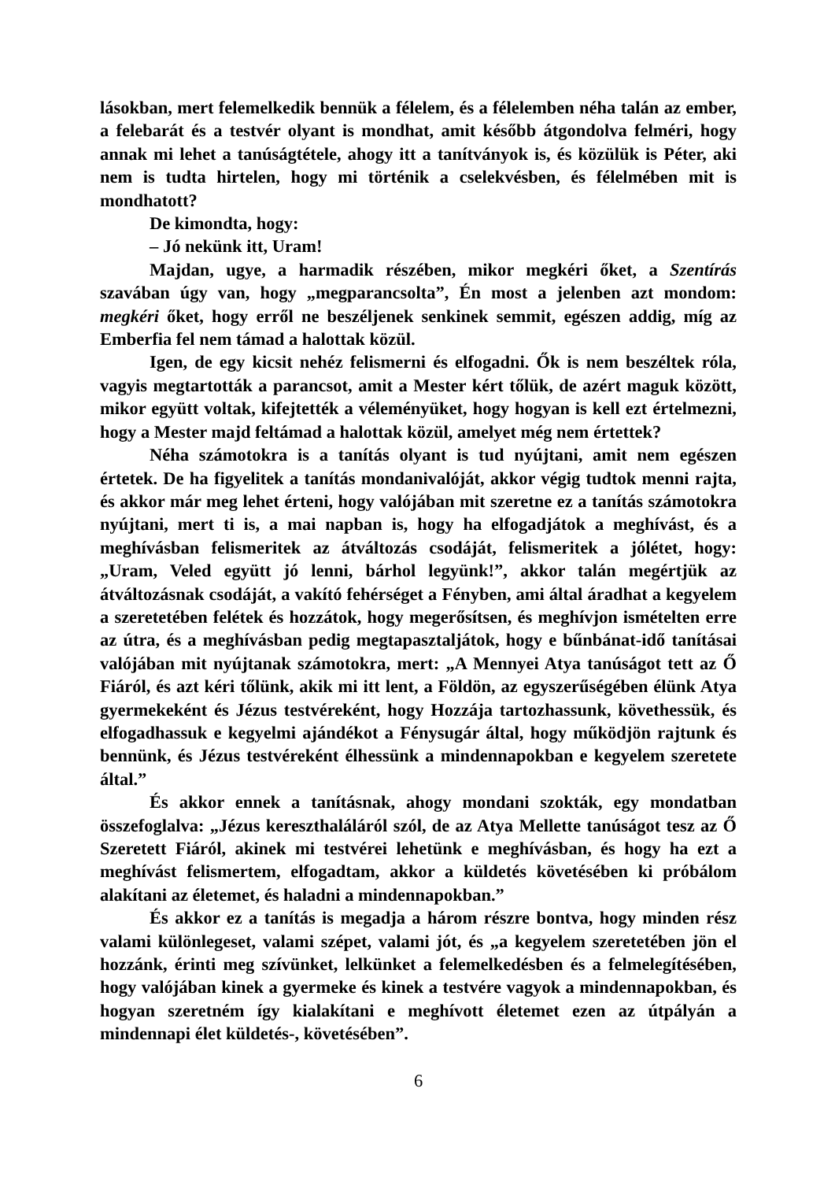lásokban, mert felemelkedik bennük a félelem, és a félelemben néha talán az ember, a felebarát és a testvér olyant is mondhat, amit később átgondolva felméri, hogy annak mi lehet a tanúságtétele, ahogy itt a tanítványok is, és közülük is Péter, aki nem is tudta hirtelen, hogy mi történik a cselekvésben, és félelmében mit is mondhatott?
De kimondta, hogy:
– Jó nekünk itt, Uram!
Majdan, ugye, a harmadik részében, mikor megkéri őket, a Szentírás szavában úgy van, hogy „megparancsolta”, Én most a jelenben azt mondom: megkéri őket, hogy erről ne beszéljenek senkinek semmit, egészen addig, míg az Emberfia fel nem támad a halottak közül.
Igen, de egy kicsit nehéz felismerni és elfogadni. Ők is nem beszéltek róla, vagyis megtartották a parancsot, amit a Mester kért tőlük, de azért maguk között, mikor együtt voltak, kifejtették a véleményüket, hogy hogyan is kell ezt értelmezni, hogy a Mester majd feltámad a halottak közül, amelyet még nem értettek?
Néha számotokra is a tanítás olyant is tud nyújtani, amit nem egészen értetek. De ha figyelitek a tanítás mondanivalóját, akkor végig tudtok menni rajta, és akkor már meg lehet érteni, hogy valójában mit szeretne ez a tanítás számotokra nyújtani, mert ti is, a mai napban is, hogy ha elfogadjátok a meghívást, és a meghívásban felismeritek az átváltozás csodáját, felismeritek a jólétet, hogy: „Uram, Veled együtt jó lenni, bárhol legyünk!”, akkor talán megértjük az átváltozásnak csodáját, a vakító fehérséget a Fényben, ami által áradhat a kegyelem a szeretetében felétek és hozzátok, hogy megerősítsen, és meghívjon ismételten erre az útra, és a meghívásban pedig megtapasztaljátok, hogy e bűnbánat-idő tanításai valójában mit nyújtanak számotokra, mert: „A Mennyei Atya tanúságot tett az Ő Fiáról, és azt kéri tőlünk, akik mi itt lent, a Földön, az egyszerűségében élünk Atya gyermekeként és Jézus testvéreként, hogy Hozzája tartozhassunk, követhessük, és elfogadhassuk e kegyelmi ajándékot a Fénysugár által, hogy működjön rajtunk és bennünk, és Jézus testvéreként élhessünk a mindennapokban e kegyelem szeretete által.”
És akkor ennek a tanításnak, ahogy mondani szokták, egy mondatban összefoglalva: „Jézus kereszthaláláról szól, de az Atya Mellette tanúságot tesz az Ő Szeretett Fiáról, akinek mi testvérei lehetünk e meghívásban, és hogy ha ezt a meghívást felismertem, elfogadtam, akkor a küldetés követésében ki próbálom alakítani az életemet, és haladni a mindennapokban.”
És akkor ez a tanítás is megadja a három részre bontva, hogy minden rész valami különlegeset, valami szépet, valami jót, és „a kegyelem szeretetében jön el hozzánk, érinti meg szívünket, lelkünket a felemelkedésben és a felmelegítésében, hogy valójában kinek a gyermeke és kinek a testvére vagyok a mindennapokban, és hogyan szeretném így kialakítani e meghívott életemet ezen az útpályán a mindennapi élet küldetés-, követésében”.
6